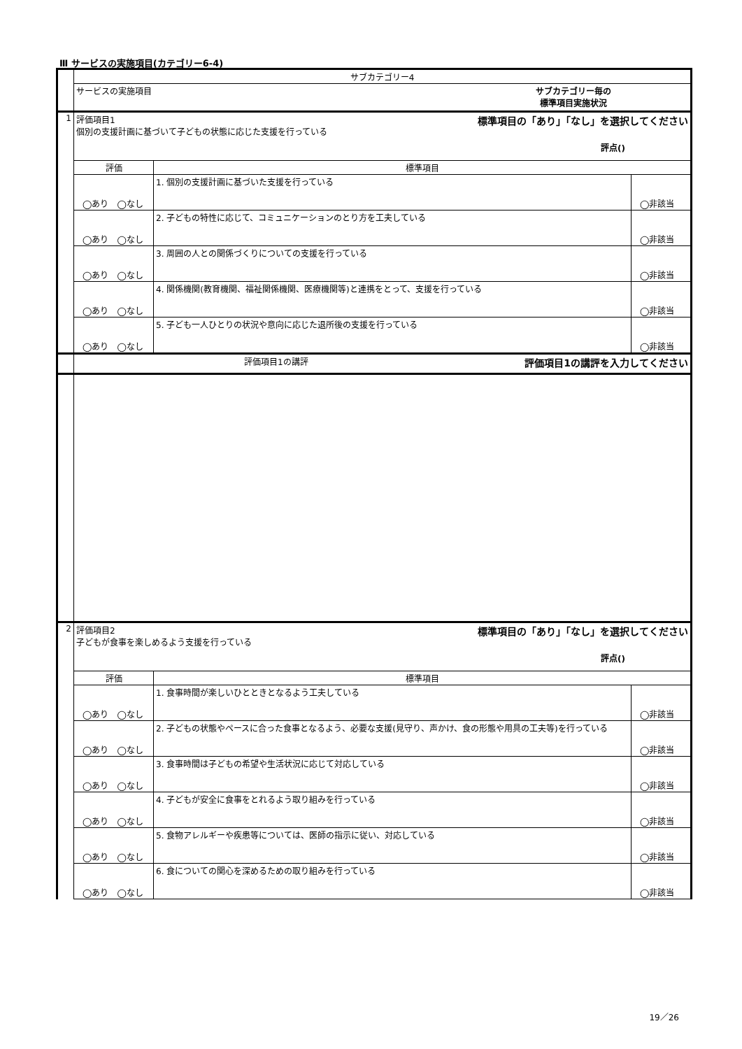Ⅲ サービスの実施項目(カテゴリー6-4)
| | サブカテゴリー4 | | |
| | サービスの実施項目 サブカテゴリー毎の 標準項目実施状況 | | |
| 1 | 評価項目1 標準項目の「あり」「なし」を選択してください 個別の支援計画に基づいて子どもの状態に応じた支援を行っている 評点() | | |
| | 評価 | 標準項目 | |
| | ◯あり ◯なし | 1. 個別の支援計画に基づいた支援を行っている | ◯非該当 |
| | ◯あり ◯なし | 2. 子どもの特性に応じて、コミュニケーションのとり方を工夫している | ◯非該当 |
| | ◯あり ◯なし | 3. 周囲の人との関係づくりについての支援を行っている | ◯非該当 |
| | ◯あり ◯なし | 4. 関係機関(教育機関、福祉関係機関、医療機関等)と連携をとって、支援を行っている | ◯非該当 |
| | ◯あり ◯なし | 5. 子ども一人ひとりの状況や意向に応じた退所後の支援を行っている | ◯非該当 |
| | 評価項目1の講評 評価項目1の講評を入力してください | | |
| 2 | 評価項目2 標準項目の「あり」「なし」を選択してください 子どもが食事を楽しめるよう支援を行っている 評点() | | |
| | 評価 | 標準項目 | |
| | ◯あり ◯なし | 1. 食事時間が楽しいひとときとなるよう工夫している | ◯非該当 |
| | ◯あり ◯なし | 2. 子どもの状態やペースに合った食事となるよう、必要な支援(見守り、声かけ、食の形態や用具の工夫等)を行っている | ◯非該当 |
| | ◯あり ◯なし | 3. 食事時間は子どもの希望や生活状況に応じて対応している | ◯非該当 |
| | ◯あり ◯なし | 4. 子どもが安全に食事をとれるよう取り組みを行っている | ◯非該当 |
| | ◯あり ◯なし | 5. 食物アレルギーや疾患等については、医師の指示に従い、対応している | ◯非該当 |
| | ◯あり ◯なし | 6. 食についての関心を深めるための取り組みを行っている | ◯非該当 |
19／26